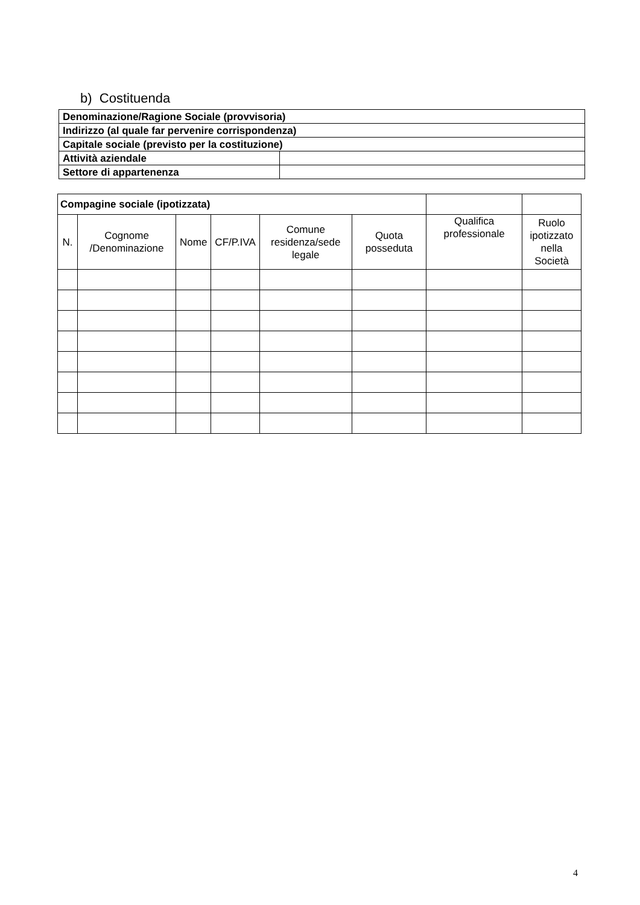b) Costituenda
| Denominazione/Ragione Sociale (provvisoria) | |
| Indirizzo (al quale far pervenire corrispondenza) | |
| Capitale sociale (previsto per la costituzione) | |
| Attività aziendale | |
| Settore di appartenenza | |
| Compagine sociale (ipotizzata) | | | | | | | |
| N. | Cognome /Denominazione | Nome | CF/P.IVA | Comune residenza/sede legale | Quota posseduta | Qualifica professionale | Ruolo ipotizzato nella Società |
4